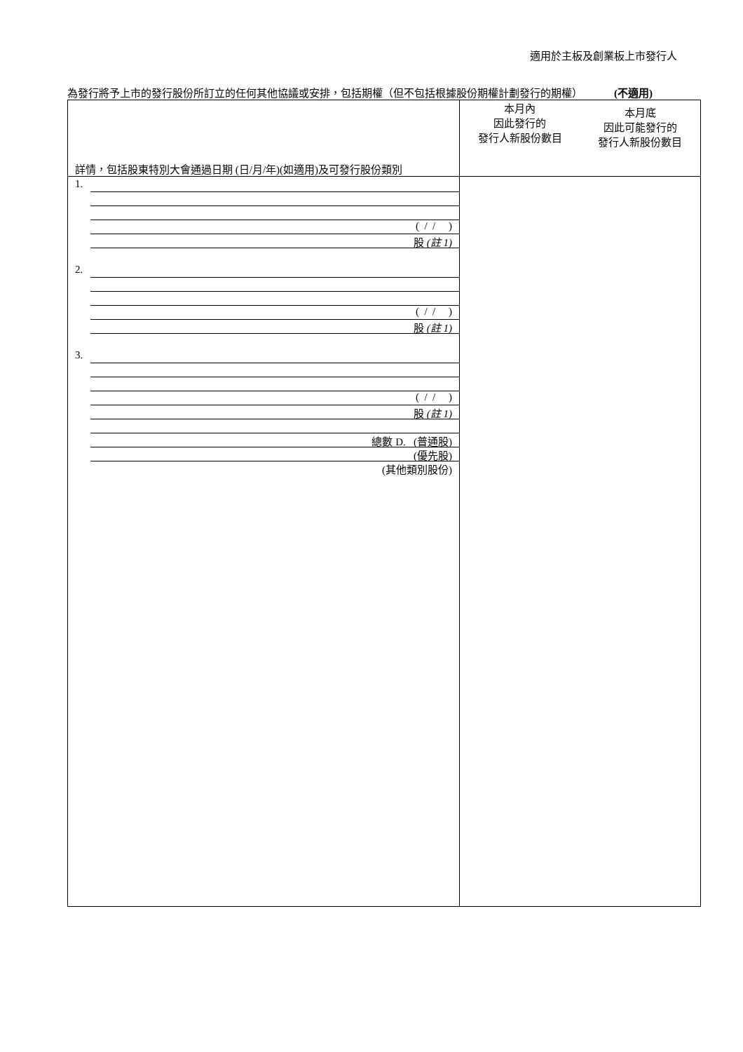適用於主板及創業板上市發行人
為發行將予上市的發行股份所訂立的任何其他協議或安排，包括期權（但不包括根據股份期權計劃發行的期權） (不適用)
| 詳情，包括股東特別大會通過日期 (日/月/年)(如適用)及可發行股份類別 | 本月內 因此發行的 發行人新股份數目 本月底 因此可能發行的 發行人新股份數目 |
| 1. ( / / ) 股 (註 1) 2. ( / / ) 股 (註 1) 3. ( / / ) 股 (註 1) 總數 D. (普通股) (優先股) (其他類別股份) | |